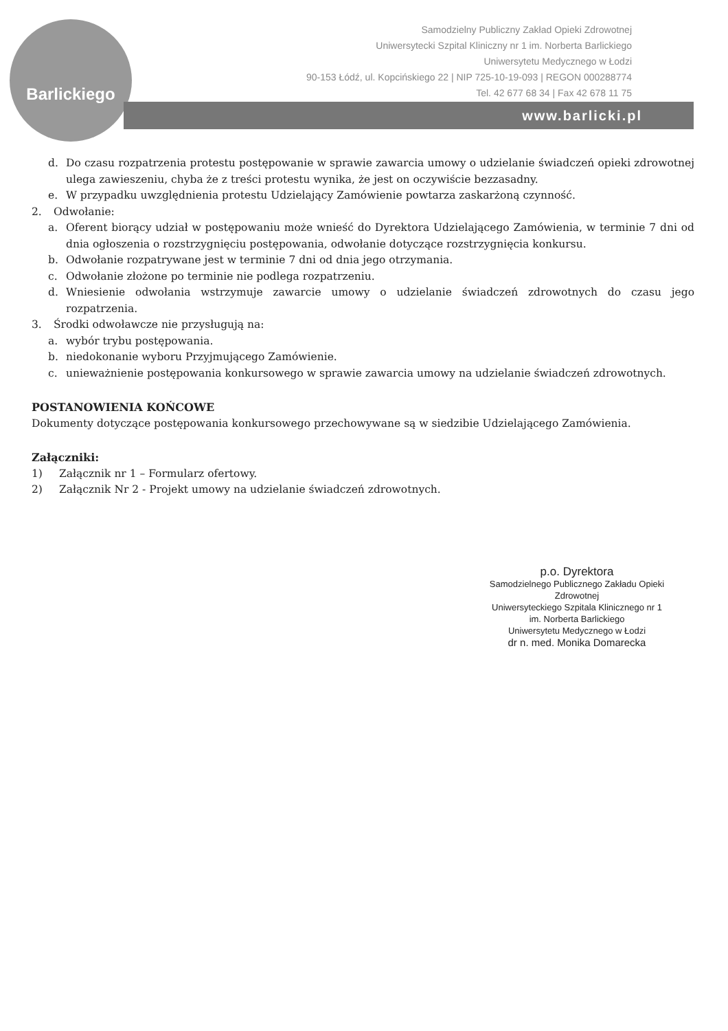Barlickiego
Samodzielny Publiczny Zakład Opieki Zdrowotnej
Uniwersytecki Szpital Kliniczny nr 1 im. Norberta Barlickiego
Uniwersytetu Medycznego w Łodzi
90-153 Łódź, ul. Kopcińskiego 22 | NIP 725-10-19-093 | REGON 000288774
Tel. 42 677 68 34 | Fax 42 678 11 75
www.barlicki.pl
d. Do czasu rozpatrzenia protestu postępowanie w sprawie zawarcia umowy o udzielanie świadczeń opieki zdrowotnej ulega zawieszeniu, chyba że z treści protestu wynika, że jest on oczywiście bezzasadny.
e. W przypadku uwzględnienia protestu Udzielający Zamówienie powtarza zaskarżoną czynność.
2. Odwołanie:
a. Oferent biorący udział w postępowaniu może wnieść do Dyrektora Udzielającego Zamówienia, w terminie 7 dni od dnia ogłoszenia o rozstrzygnięciu postępowania, odwołanie dotyczące rozstrzygnięcia konkursu.
b. Odwołanie rozpatrywane jest w terminie 7 dni od dnia jego otrzymania.
c. Odwołanie złożone po terminie nie podlega rozpatrzeniu.
d. Wniesienie odwołania wstrzymuje zawarcie umowy o udzielanie świadczeń zdrowotnych do czasu jego rozpatrzenia.
3. Środki odwoławcze nie przysługują na:
a. wybór trybu postępowania.
b. niedokonanie wyboru Przyjmującego Zamówienie.
c. unieważnienie postępowania konkursowego w sprawie zawarcia umowy na udzielanie świadczeń zdrowotnych.
POSTANOWIENIA KOŃCOWE
Dokumenty dotyczące postępowania konkursowego przechowywane są w siedzibie Udzielającego Zamówienia.
Załączniki:
1) Załącznik nr 1 – Formularz ofertowy.
2) Załącznik Nr 2 - Projekt umowy na udzielanie świadczeń zdrowotnych.
p.o. Dyrektora
Samodzielnego Publicznego Zakładu Opieki Zdrowotnej
Uniwersyteckiego Szpitala Klinicznego nr 1
im. Norberta Barlickiego
Uniwersytetu Medycznego w Łodzi
dr n. med. Monika Domarecka